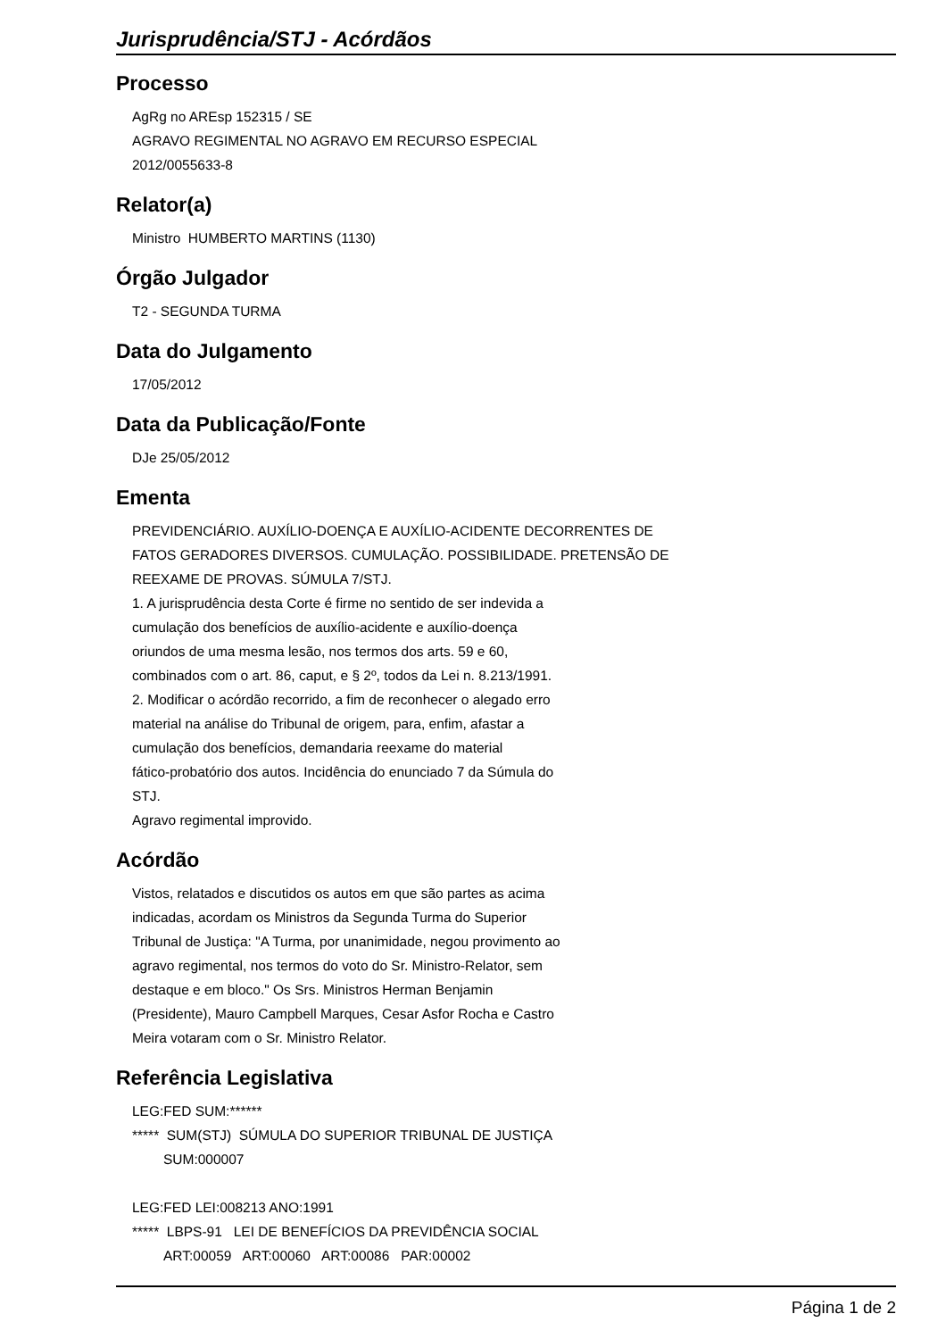Jurisprudência/STJ - Acórdãos
Processo
AgRg no AREsp 152315 / SE
AGRAVO REGIMENTAL NO AGRAVO EM RECURSO ESPECIAL
2012/0055633-8
Relator(a)
Ministro HUMBERTO MARTINS (1130)
Órgão Julgador
T2 - SEGUNDA TURMA
Data do Julgamento
17/05/2012
Data da Publicação/Fonte
DJe 25/05/2012
Ementa
PREVIDENCIÁRIO. AUXÍLIO-DOENÇA E AUXÍLIO-ACIDENTE DECORRENTES DE
FATOS GERADORES DIVERSOS. CUMULAÇÃO. POSSIBILIDADE. PRETENSÃO DE
REEXAME DE PROVAS. SÚMULA 7/STJ.
1. A jurisprudência desta Corte é firme no sentido de ser indevida a
cumulação dos benefícios de auxílio-acidente e auxílio-doença
oriundos de uma mesma lesão, nos termos dos arts. 59 e 60,
combinados com o art. 86, caput, e § 2º, todos da Lei n. 8.213/1991.
2. Modificar o acórdão recorrido, a fim de reconhecer o alegado erro
material na análise do Tribunal de origem, para, enfim, afastar a
cumulação dos benefícios, demandaria reexame do material
fático-probatório dos autos. Incidência do enunciado 7 da Súmula do
STJ.
Agravo regimental improvido.
Acórdão
Vistos, relatados e discutidos os autos em que são partes as acima
indicadas, acordam os Ministros da Segunda Turma do Superior
Tribunal de Justiça: "A Turma, por unanimidade, negou provimento ao
agravo regimental, nos termos do voto do Sr. Ministro-Relator, sem
destaque e em bloco." Os Srs. Ministros Herman Benjamin
(Presidente), Mauro Campbell Marques, Cesar Asfor Rocha e Castro
Meira votaram com o Sr. Ministro Relator.
Referência Legislativa
LEG:FED SUM:******
***** SUM(STJ) SÚMULA DO SUPERIOR TRIBUNAL DE JUSTIÇA
SUM:000007
LEG:FED LEI:008213 ANO:1991
***** LBPS-91 LEI DE BENEFÍCIOS DA PREVIDÊNCIA SOCIAL
ART:00059 ART:00060 ART:00086 PAR:00002
Página 1 de 2